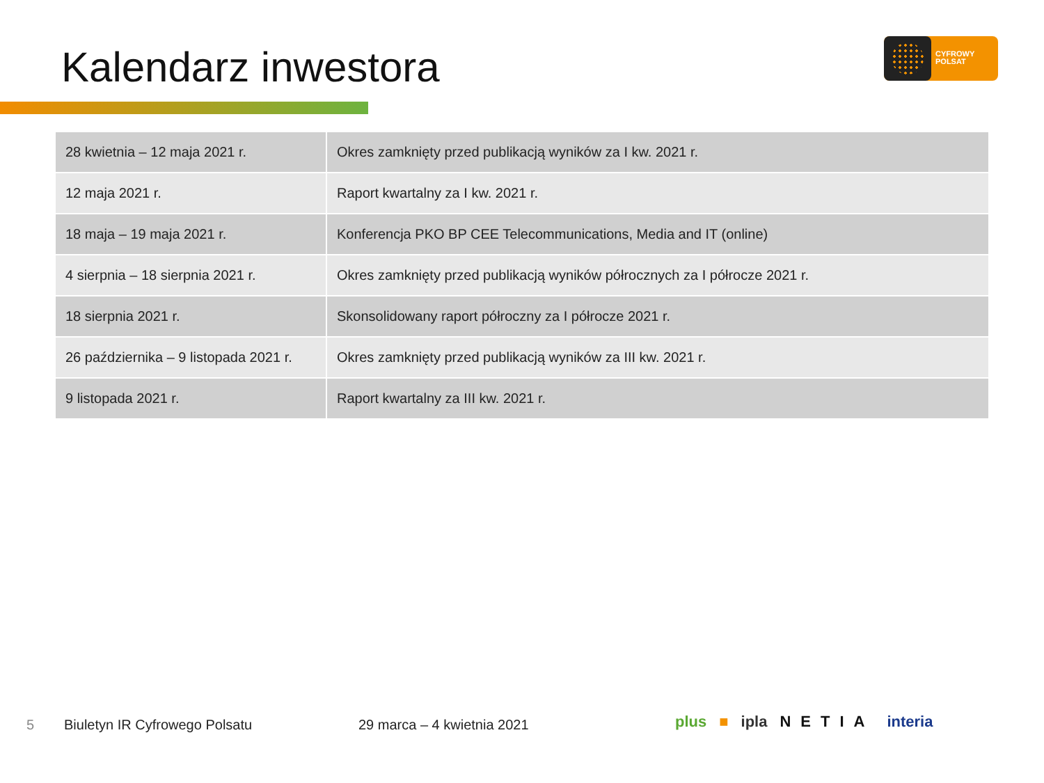Kalendarz inwestora
CYFROWY
POLSAT
| 28 kwietnia – 12 maja 2021 r. | Okres zamknięty przed publikacją wyników za I kw. 2021 r. |
| 12 maja 2021 r. | Raport kwartalny za I kw. 2021 r. |
| 18 maja – 19 maja 2021 r. | Konferencja PKO BP CEE Telecommunications, Media and IT (online) |
| 4 sierpnia – 18 sierpnia 2021 r. | Okres zamknięty przed publikacją wyników półrocznych za I półrocze 2021 r. |
| 18 sierpnia 2021 r. | Skonsolidowany raport półroczny za I półrocze 2021 r. |
| 26 października – 9 listopada 2021 r. | Okres zamknięty przed publikacją wyników za III kw. 2021 r. |
| 9 listopada 2021 r. | Raport kwartalny za III kw. 2021 r. |
5 Biuletyn IR Cyfrowego Polsatu 29 marca – 4 kwietnia 2021 plus ■ ipla NETIA interia